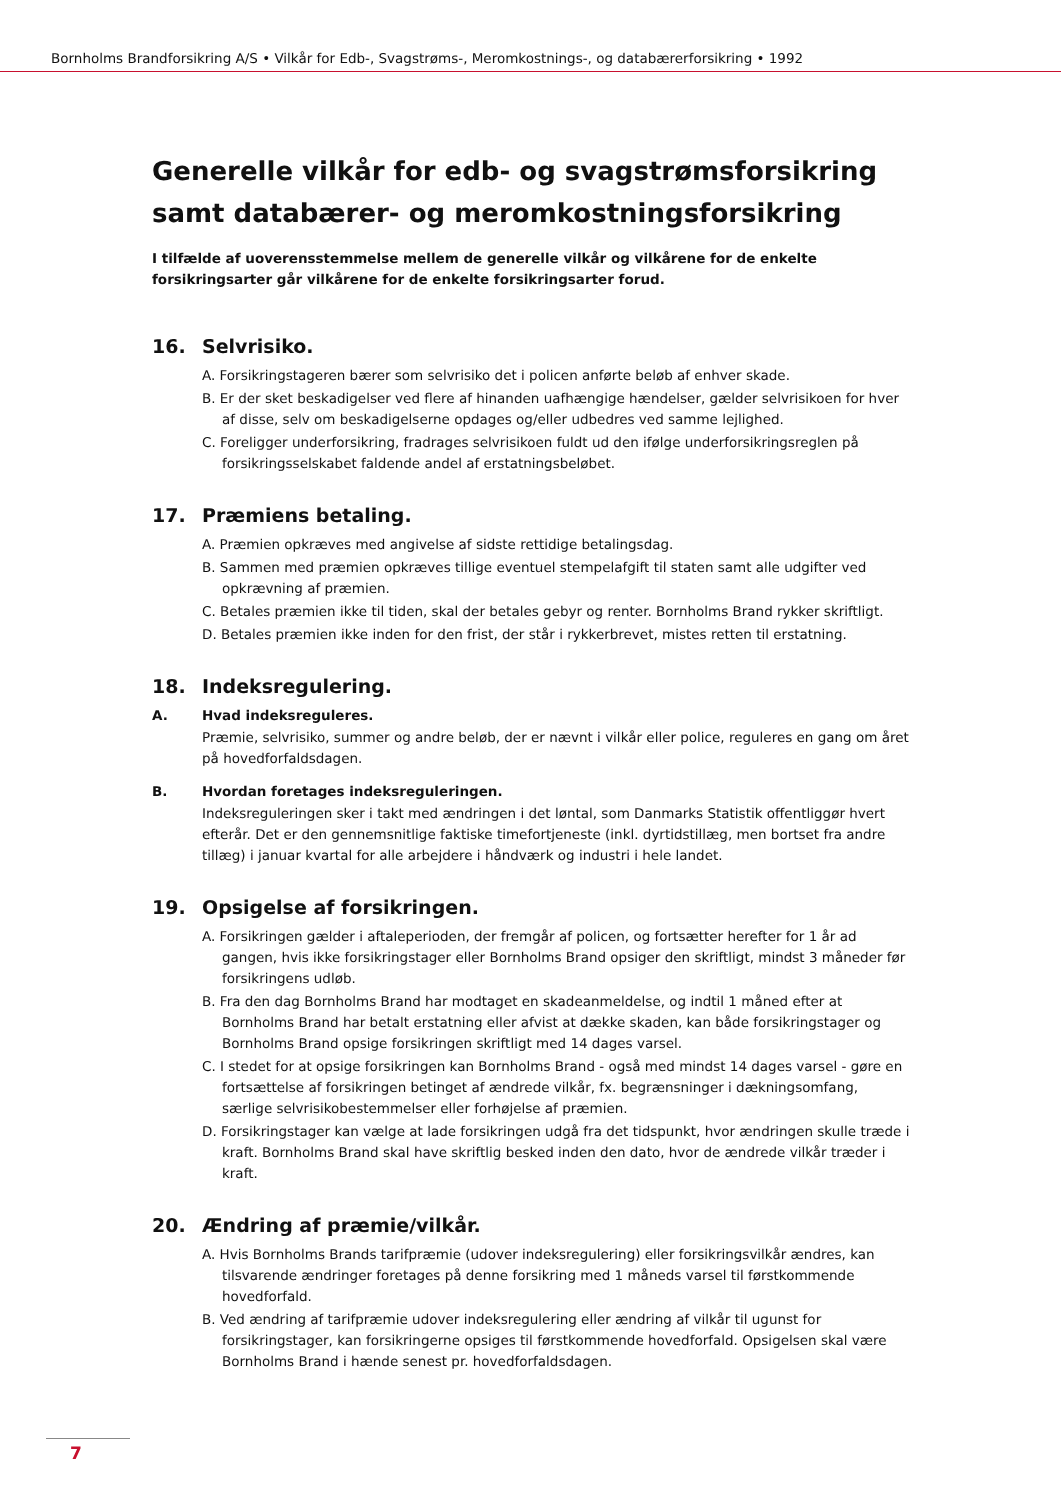Bornholms Brandforsikring A/S • Vilkår for Edb-, Svagstrøms-, Meromkostnings-, og databærerforsikring • 1992
Generelle vilkår for edb- og svagstrømsforsikring samt databærer- og meromkostningsforsikring
I tilfælde af uoverensstemmelse mellem de generelle vilkår og vilkårene for de enkelte forsikringsarter går vilkårene for de enkelte forsikringsarter forud.
16. Selvrisiko.
A. Forsikringstageren bærer som selvrisiko det i policen anførte beløb af enhver skade.
B. Er der sket beskadigelser ved flere af hinanden uafhængige hændelser, gælder selvrisikoen for hver af disse, selv om beskadigelserne opdages og/eller udbedres ved samme lejlighed.
C. Foreligger underforsikring, fradrages selvrisikoen fuldt ud den ifølge underforsikringsreglen på forsikringsselskabet faldende andel af erstatningsbeløbet.
17. Præmiens betaling.
A. Præmien opkræves med angivelse af sidste rettidige betalingsdag.
B. Sammen med præmien opkræves tillige eventuel stempelafgift til staten samt alle udgifter ved opkrævning af præmien.
C. Betales præmien ikke til tiden, skal der betales gebyr og renter. Bornholms Brand rykker skriftligt.
D. Betales præmien ikke inden for den frist, der står i rykkerbrevet, mistes retten til erstatning.
18. Indeksregulering.
A. Hvad indeksreguleres.
Præmie, selvrisiko, summer og andre beløb, der er nævnt i vilkår eller police, reguleres en gang om året på hovedforfaldsdagen.
B. Hvordan foretages indeksreguleringen.
Indeksreguleringen sker i takt med ændringen i det løntal, som Danmarks Statistik offentliggør hvert efterår. Det er den gennemsnitlige faktiske timefortjeneste (inkl. dyrtidstillæg, men bortset fra andre tillæg) i januar kvartal for alle arbejdere i håndværk og industri i hele landet.
19. Opsigelse af forsikringen.
A. Forsikringen gælder i aftaleperioden, der fremgår af policen, og fortsætter herefter for 1 år ad gangen, hvis ikke forsikringstager eller Bornholms Brand opsiger den skriftligt, mindst 3 måneder før forsikringens udløb.
B. Fra den dag Bornholms Brand har modtaget en skadeanmeldelse, og indtil 1 måned efter at Bornholms Brand har betalt erstatning eller afvist at dække skaden, kan både forsikringstager og Bornholms Brand opsige forsikringen skriftligt med 14 dages varsel.
C. I stedet for at opsige forsikringen kan Bornholms Brand - også med mindst 14 dages varsel - gøre en fortsættelse af forsikringen betinget af ændrede vilkår, fx. begrænsninger i dækningsomfang, særlige selvrisikobestemmelser eller forhøjelse af præmien.
D. Forsikringstager kan vælge at lade forsikringen udgå fra det tidspunkt, hvor ændringen skulle træde i kraft. Bornholms Brand skal have skriftlig besked inden den dato, hvor de ændrede vilkår træder i kraft.
20. Ændring af præmie/vilkår.
A. Hvis Bornholms Brands tarifpræmie (udover indeksregulering) eller forsikringsvilkår ændres, kan tilsvarende ændringer foretages på denne forsikring med 1 måneds varsel til førstkommende hovedforfald.
B. Ved ændring af tarifpræmie udover indeksregulering eller ændring af vilkår til ugunst for forsikringstager, kan forsikringerne opsiges til førstkommende hovedforfald. Opsigelsen skal være Bornholms Brand i hænde senest pr. hovedforfaldsdagen.
7